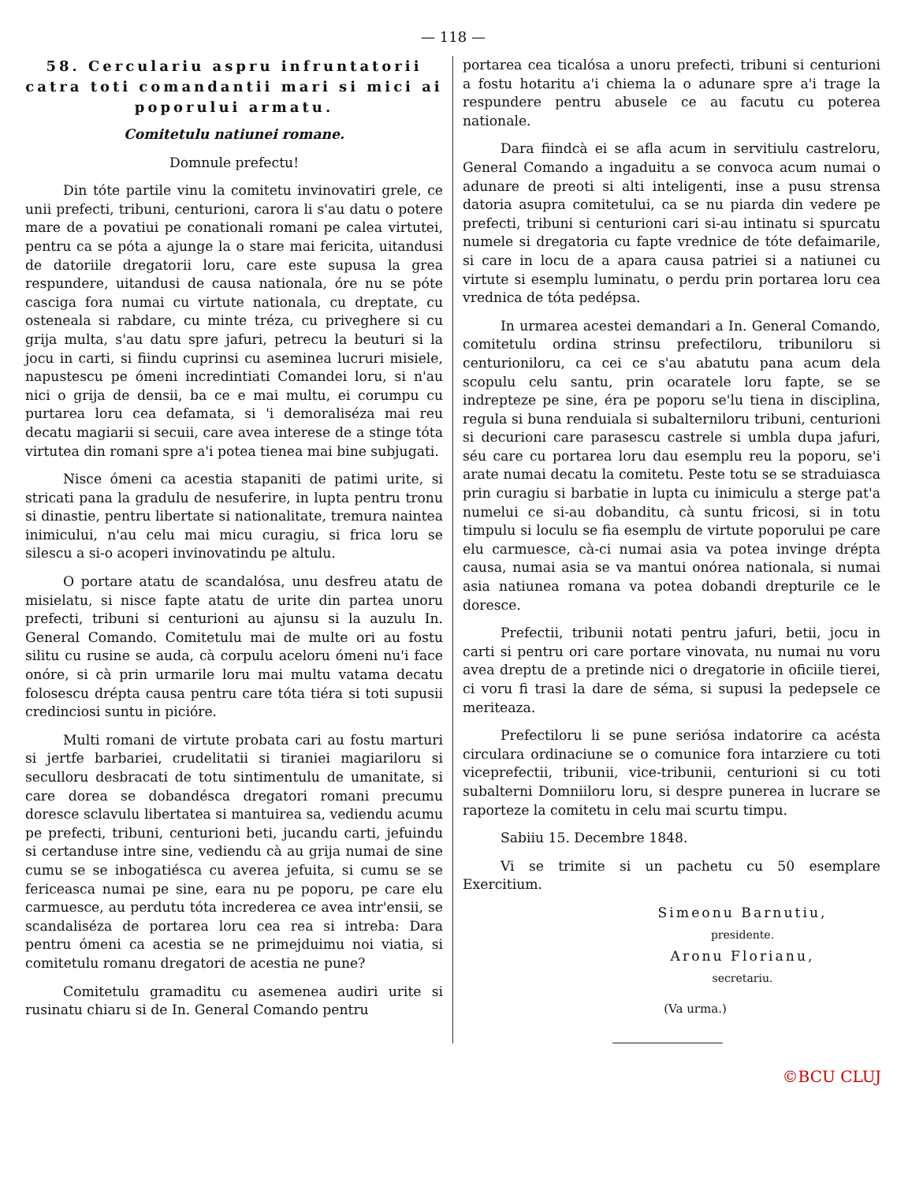— 118 —
58. Cerculariu aspru infruntatorii catra toti comandantii mari si mici ai poporului armatu.
Comitetulu natiunei romane.
Domnule prefectu!
Din tóte partile vinu la comitetu invinovatiri grele, ce unii prefecti, tribuni, centurioni, carora li s'au datu o potere mare de a povatiui pe conationali romani pe calea virtutei, pentru ca se póta a ajunge la o stare mai fericita, uitandusi de datoriile dregatorii loru, care este supusa la grea respundere, uitandusi de causa nationala, óre nu se póte casciga fora numai cu virtute nationala, cu dreptate, cu osteneala si rabdare, cu minte tréza, cu priveghere si cu grija multa, s'au datu spre jafuri, petrecu la beuturi si la jocu in carti, si fiindu cuprinsi cu aseminea lucruri misiele, napustescu pe ómeni incredintiati Comandei loru, si n'au nici o grija de densii, ba ce e mai multu, ei corumpu cu purtarea loru cea defamata, si 'i demoraliséza mai reu decatu magiarii si secuii, care avea interese de a stinge tóta virtutea din romani spre a'i potea tienea mai bine subjugati.
Nisce ómeni ca acestia stapaniti de patimi urite, si stricati pana la gradulu de nesuferire, in lupta pentru tronu si dinastie, pentru libertate si nationalitate, tremura naintea inimicului, n'au celu mai micu curagiu, si frica loru se silescu a si-o acoperi invinovatindu pe altulu.
O portare atatu de scandalósa, unu desfreu atatu de misielatu, si nisce fapte atatu de urite din partea unoru prefecti, tribuni si centurioni au ajunsu si la auzulu In. General Comando. Comitetulu mai de multe ori au fostu silitu cu rusine se auda, cà corpulu aceloru ómeni nu'i face onóre, si cà prin urmarile loru mai multu vatama decatu folosescu drépta causa pentru care tóta tiéra si toti supusii credinciosi suntu in picióre.
Multi romani de virtute probata cari au fostu marturi si jertfe barbariei, crudelitatii si tiraniei magiariloru si seculloru desbracati de totu sintimentulu de umanitate, si care dorea se dobandésca dregatori romani precumu doresce sclavulu libertatea si mantuirea sa, vediendu acumu pe prefecti, tribuni, centurioni beti, jucandu carti, jefuindu si certanduse intre sine, vediendu cà au grija numai de sine cumu se se inbogatiésca cu averea jefuita, si cumu se se fericeasca numai pe sine, eara nu pe poporu, pe care elu carmuesce, au perdutu tóta increderea ce avea intr'ensii, se scandaliséza de portarea loru cea rea si intreba: Dara pentru ómeni ca acestia se ne primejduimu noi viatia, si comitetulu romanu dregatori de acestia ne pune?
Comitetulu gramaditu cu asemenea audiri urite si rusinatu chiaru si de In. General Comando pentru
portarea cea ticalósa a unoru prefecti, tribuni si centurioni a fostu hotaritu a'i chiema la o adunare spre a'i trage la respundere pentru abusele ce au facutu cu poterea nationale.
Dara fiindcà ei se afla acum in servitiulu castreloru, General Comando a ingaduitu a se convoca acum numai o adunare de preoti si alti inteligenti, inse a pusu strensa datoria asupra comitetului, ca se nu piarda din vedere pe prefecti, tribuni si centurioni cari si-au intinatu si spurcatu numele si dregatoria cu fapte vrednice de tóte defaimarile, si care in locu de a apara causa patriei si a natiunei cu virtute si esemplu luminatu, o perdu prin portarea loru cea vrednica de tóta pedépsa.
In urmarea acestei demandari a In. General Comando, comitetulu ordina strinsu prefectiloru, tribuniloru si centurioniloru, ca cei ce s'au abatutu pana acum dela scopulu celu santu, prin ocaratele loru fapte, se se indrepteze pe sine, éra pe poporu se'lu tiena in disciplina, regula si buna renduiala si subalterniloru tribuni, centurioni si decurioni care parasescu castrele si umbla dupa jafuri, séu care cu portarea loru dau esemplu reu la poporu, se'i arate numai decatu la comitetu. Peste totu se se straduiasca prin curagiu si barbatie in lupta cu inimiculu a sterge pat'a numelui ce si-au dobanditu, cà suntu fricosi, si in totu timpulu si loculu se fia esemplu de virtute poporului pe care elu carmuesce, cà-ci numai asia va potea invinge drépta causa, numai asia se va mantui onórea nationala, si numai asia natiunea romana va potea dobandi drepturile ce le doresce.
Prefectii, tribunii notati pentru jafuri, betii, jocu in carti si pentru ori care portare vinovata, nu numai nu voru avea dreptu de a pretinde nici o dregatorie in oficiile tierei, ci voru fi trasi la dare de séma, si supusi la pedepsele ce meriteaza.
Prefectiloru li se pune seriósa indatorire ca acésta circulara ordinaciune se o comunice fora intarziere cu toti viceprefectii, tribunii, vice-tribunii, centurioni si cu toti subalterni Domniiloru loru, si despre punerea in lucrare se raporteze la comitetu in celu mai scurtu timpu.
Sabiiu 15. Decembre 1848.
Vi se trimite si un pachetu cu 50 esemplare Exercitium.
Simeonu Barnutiu,
presidente.
Aronu Florianu,
secretariu.
(Va urma.)
©BCU CLUJ